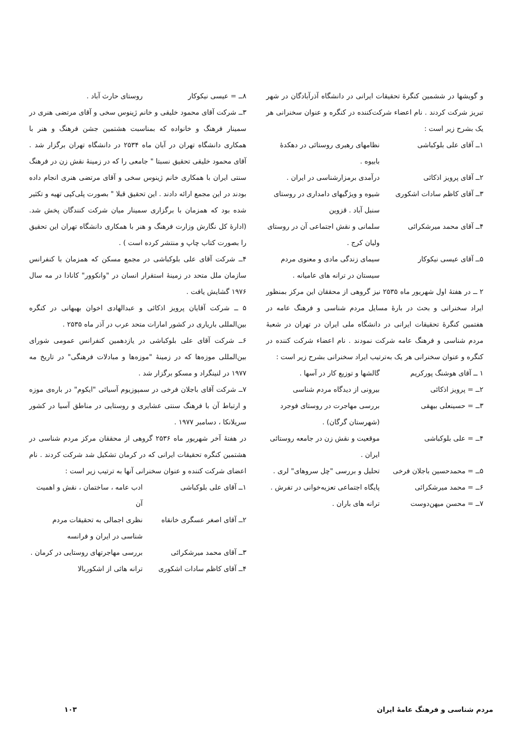و گویشها در ششمین کنگرهٔ تحقیقات ایرانی در دانشگاه آذرآبادگان در شهر تبریز شرکت کردند . نام اعضاء شرکت‌کننده در کنگره و عنوان سخنرانی هر یک بشرح زیر است :
۱ــ آقای علی بلوکباشی نظامهای رهبری روستائی در دهکدهٔ بابیوه .
۲ــ آقای پرویز اذکائی درآمدی برمزارشناسی در ایران .
۳ــ آقای کاظم سادات اشکوری
شیوه و ویژگیهای دامداری در روستای سنبل آباد . قزوین
۴ــ آقای محمد میرشکرائی سلمانی و نقش اجتماعی آن در روستای ولیان کرج .
۵ــ آقای عیسی نیکوکار سیمای زندگی مادی و معنوی مردم سیستان در ترانه های عامیانه .
۲ ــ در هفتهٔ اول شهریور ماه ۲۵۳۵ نیز گروهی از محققان این مرکز بمنظور ایراد سخنرانی و بحث در بارهٔ مسایل مردم شناسی و فرهنگ عامه در هفتمین کنگرهٔ تحقیقات ایرانی در دانشگاه ملی ایران در تهران در شعبهٔ مردم شناسی و فرهنگ عامه شرکت نمودند . نام اعضاء شرکت کننده در کنگره و عنوان سخنرانی هر یک به‌ترتیب ایراد سخنرانی بشرح زیر است :
۱ ــ آقای هوشنگ پورکریم گالشها و توزیع کار در آسها .
۲ــ = پرویز اذکائی بیرونی از دیدگاه مردم شناسی
۳ــ = حسینعلی بیهقی بررسی مهاجرت در روستای فوجرد (شهرستان گرگان) .
۴ــ = علی بلوکباشی موقعیت و نقش زن در جامعه روستائی ایران .
۵ــ = محمدحسین باجلان فرخی
تحلیل و بررسی "چل سروهای" لری .
۶ــ = محمد میرشکرائی پایگاه اجتماعی تعزیه‌خوانی در تفرش .
۷ــ = محسن میهن‌دوست ترانه های باران .
۸ــ = عیسی نیکوکار روستای حارث آباد .
۳ــ شرکت آقای محمود خلیقی و خانم ژینوس سخی و آقای مرتضی هنری در سمینار فرهنگ و خانواده که بمناسبت هشتمین جشن فرهنگ و هنر با همکاری دانشگاه تهران در آبان ماه ۲۵۳۴ در دانشگاه تهران برگزار شد . آقای محمود خلیقی تحقیق نسبتا " جامعی را که در زمینهٔ نقش زن در فرهنگ سنتی ایران با همکاری خانم ژینوس سخی و آقای مرتضی هنری انجام داده بودند در این مجمع ارائه دادند . این تحقیق قبلا " بصورت پلی‌کپی تهیه و تکثیر شده بود که همزمان با برگزاری سمینار میان شرکت کنندگان پخش شد. (ادارهٔ کل نگارش وزارت فرهنگ و هنر با همکاری دانشگاه تهران این تحقیق را بصورت کتاب چاپ و منتشر کرده است ) .
۴ــ شرکت آقای علی بلوکباشی در مجمع مسکن که همزمان با کنفرانس سازمان ملل متحد در زمینهٔ استقرار انسان در "وانکوور" کانادا در مه سال ۱۹۷۶ گشایش یافت .
۵ ــ شرکت آقایان پرویز اذکائی و عبدالهادی اخوان بهبهانی در کنگره بین‌المللی باریاری در کشور امارات متحد عرب در آذر ماه ۲۵۳۵ .
۶ــ شرکت آقای علی بلوکباشی در یازدهمین کنفرانس عمومی شورای بین‌المللی موزه‌ها که در زمینهٔ "موزه‌ها و مبادلات فرهنگی" در تاریخ مه ۱۹۷۷ در لنینگراد و مسکو برگزار شد .
۷ــ شرکت آقای باجلان فرخی در سمپوزیوم آسیائی "ایکوم" در باره‌ی موزه و ارتباط آن با فرهنگ سنتی عشایری و روستایی در مناطق آسیا در کشور سریلانکا ، دسامبر ۱۹۷۷ .
در هفتهٔ آخر شهریور ماه ۲۵۳۶ گروهی از محققان مرکز مردم شناسی در هشتمین کنگره تحقیقات ایرانی که در کرمان تشکیل شد شرکت کردند . نام اعضای شرکت کننده و عنوان سخنرانی آنها به ترتیب زیر است :
۱ــ آقای علی بلوکباشی ادب عامه ، ساختمان ، نقش و اهمیت آن
۲ــ آقای اصغر عسگری خانقاه
نظری اجمالی به تحقیقات مردم شناسی در ایران و فرانسه
۳ــ آقای محمد میرشکرائی بررسی مهاجرتهای روستایی در کرمان .
۴ــ آقای کاظم سادات اشکوری
ترانه هائی از اشکوربالا
مردم شناسی و فرهنگ عامهٔ ایران ۱۰۳